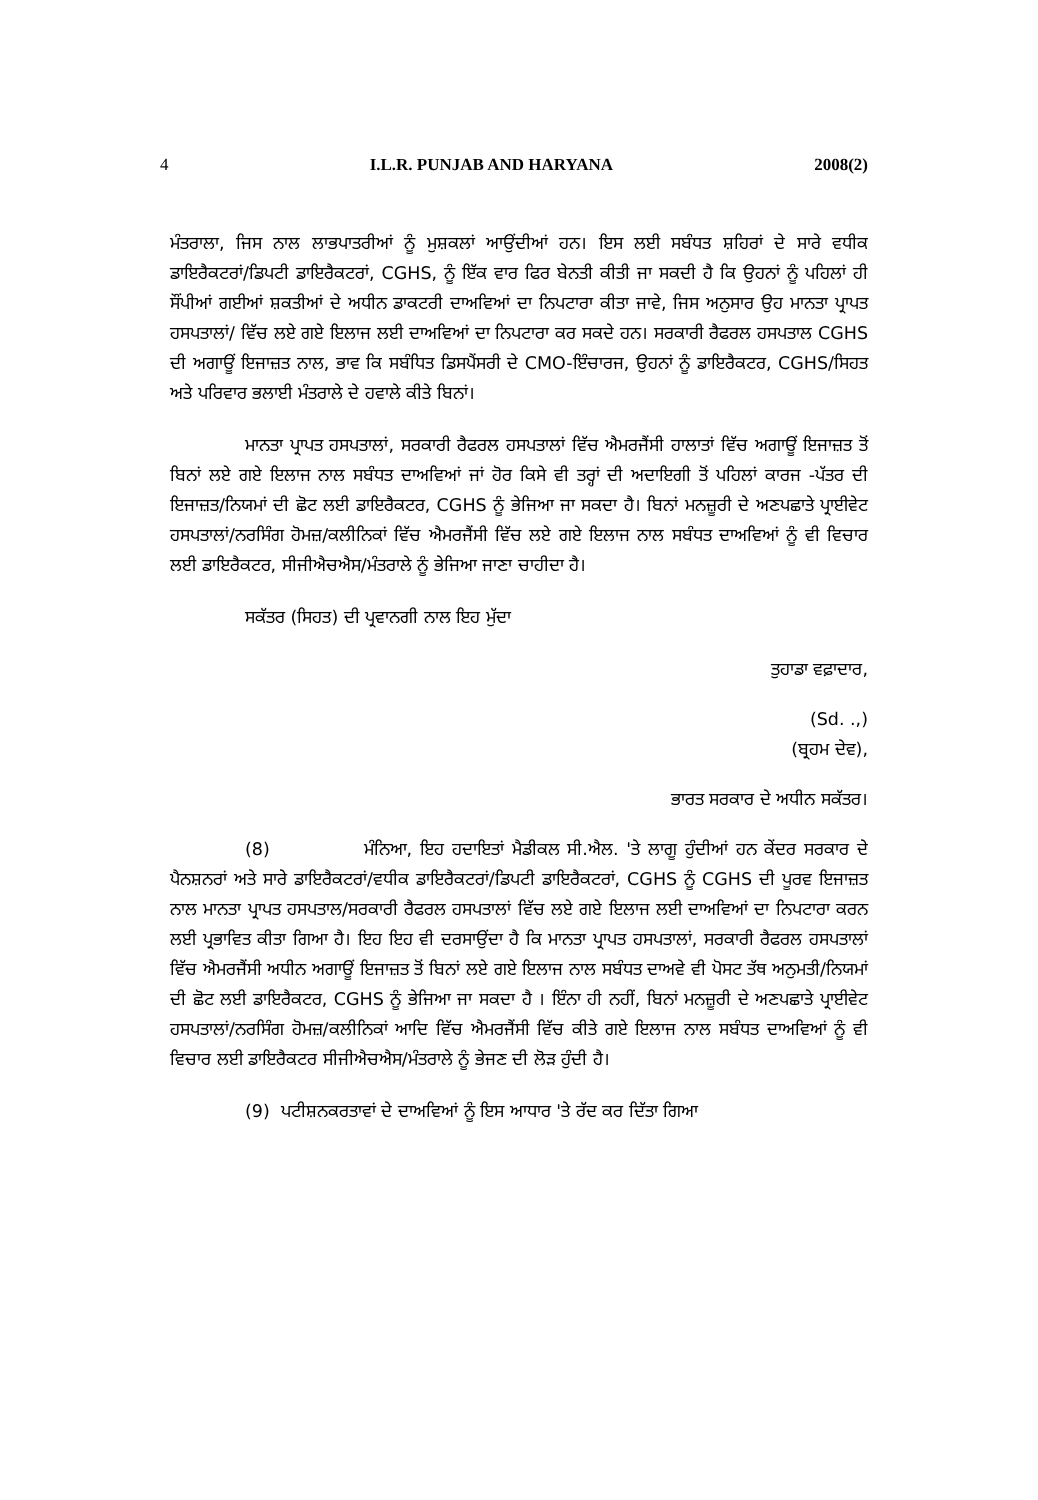4 I.L.R. PUNJAB AND HARYANA 2008(2)
ਮੰਤਰਾਲਾ, ਜਿਸ ਨਾਲ ਲਾਭਪਾਤਰੀਆਂ ਨੂੰ ਮੁਸ਼ਕਲਾਂ ਆਉਂਦੀਆਂ ਹਨ। ਇਸ ਲਈ ਸਬੰਧਤ ਸ਼ਹਿਰਾਂ ਦੇ ਸਾਰੇ ਵਧੀਕ ਡਾਇਰੈਕਟਰਾਂ/ਡਿਪਟੀ ਡਾਇਰੈਕਟਰਾਂ, CGHS, ਨੂੰ ਇੱਕ ਵਾਰ ਫਿਰ ਬੇਨਤੀ ਕੀਤੀ ਜਾ ਸਕਦੀ ਹੈ ਕਿ ਉਹਨਾਂ ਨੂੰ ਪਹਿਲਾਂ ਹੀ ਸੌਂਪੀਆਂ ਗਈਆਂ ਸ਼ਕਤੀਆਂ ਦੇ ਅਧੀਨ ਡਾਕਟਰੀ ਦਾਅਵਿਆਂ ਦਾ ਨਿਪਟਾਰਾ ਕੀਤਾ ਜਾਵੇ, ਜਿਸ ਅਨੁਸਾਰ ਉਹ ਮਾਨਤਾ ਪ੍ਰਾਪਤ ਹਸਪਤਾਲਾਂ/ ਵਿੱਚ ਲਏ ਗਏ ਇਲਾਜ ਲਈ ਦਾਅਵਿਆਂ ਦਾ ਨਿਪਟਾਰਾ ਕਰ ਸਕਦੇ ਹਨ। ਸਰਕਾਰੀ ਰੈਫਰਲ ਹਸਪਤਾਲ CGHS ਦੀ ਅਗਾਊਂ ਇਜਾਜ਼ਤ ਨਾਲ, ਭਾਵ ਕਿ ਸਬੰਧਿਤ ਡਿਸਪੈਂਸਰੀ ਦੇ CMO-ਇੰਚਾਰਜ, ਉਹਨਾਂ ਨੂੰ ਡਾਇਰੈਕਟਰ, CGHS/ਸਿਹਤ ਅਤੇ ਪਰਿਵਾਰ ਭਲਾਈ ਮੰਤਰਾਲੇ ਦੇ ਹਵਾਲੇ ਕੀਤੇ ਬਿਨਾਂ।
ਮਾਨਤਾ ਪ੍ਰਾਪਤ ਹਸਪਤਾਲਾਂ, ਸਰਕਾਰੀ ਰੈਫਰਲ ਹਸਪਤਾਲਾਂ ਵਿੱਚ ਐਮਰਜੈਂਸੀ ਹਾਲਾਤਾਂ ਵਿੱਚ ਅਗਾਊਂ ਇਜਾਜ਼ਤ ਤੋਂ ਬਿਨਾਂ ਲਏ ਗਏ ਇਲਾਜ ਨਾਲ ਸਬੰਧਤ ਦਾਅਵਿਆਂ ਜਾਂ ਹੋਰ ਕਿਸੇ ਵੀ ਤਰ੍ਹਾਂ ਦੀ ਅਦਾਇਗੀ ਤੋਂ ਪਹਿਲਾਂ ਕਾਰਜ -ਪੱਤਰ ਦੀ ਇਜਾਜ਼ਤ/ਨਿਯਮਾਂ ਦੀ ਛੋਟ ਲਈ ਡਾਇਰੈਕਟਰ, CGHS ਨੂੰ ਭੇਜਿਆ ਜਾ ਸਕਦਾ ਹੈ। ਬਿਨਾਂ ਮਨਜ਼ੂਰੀ ਦੇ ਅਣਪਛਾਤੇ ਪ੍ਰਾਈਵੇਟ ਹਸਪਤਾਲਾਂ/ਨਰਸਿੰਗ ਹੋਮਜ਼/ਕਲੀਨਿਕਾਂ ਵਿੱਚ ਐਮਰਜੈਂਸੀ ਵਿੱਚ ਲਏ ਗਏ ਇਲਾਜ ਨਾਲ ਸਬੰਧਤ ਦਾਅਵਿਆਂ ਨੂੰ ਵੀ ਵਿਚਾਰ ਲਈ ਡਾਇਰੈਕਟਰ, ਸੀਜੀਐਚਐਸ/ਮੰਤਰਾਲੇ ਨੂੰ ਭੇਜਿਆ ਜਾਣਾ ਚਾਹੀਦਾ ਹੈ।
ਸਕੱਤਰ (ਸਿਹਤ) ਦੀ ਪ੍ਰਵਾਨਗੀ ਨਾਲ ਇਹ ਮੁੱਦਾ
ਤੁਹਾਡਾ ਵਫ਼ਾਦਾਰ,
(Sd. .,)
(ਬ੍ਰਹਮ ਦੇਵ),
ਭਾਰਤ ਸਰਕਾਰ ਦੇ ਅਧੀਨ ਸਕੱਤਰ।
(8) ਮੰਨਿਆ, ਇਹ ਹਦਾਇਤਾਂ ਮੈਡੀਕਲ ਸੀ.ਐਲ. 'ਤੇ ਲਾਗੂ ਹੁੰਦੀਆਂ ਹਨ ਕੇਂਦਰ ਸਰਕਾਰ ਦੇ ਪੈਨਸ਼ਨਰਾਂ ਅਤੇ ਸਾਰੇ ਡਾਇਰੈਕਟਰਾਂ/ਵਧੀਕ ਡਾਇਰੈਕਟਰਾਂ/ਡਿਪਟੀ ਡਾਇਰੈਕਟਰਾਂ, CGHS ਨੂੰ CGHS ਦੀ ਪੂਰਵ ਇਜਾਜ਼ਤ ਨਾਲ ਮਾਨਤਾ ਪ੍ਰਾਪਤ ਹਸਪਤਾਲ/ਸਰਕਾਰੀ ਰੈਫਰਲ ਹਸਪਤਾਲਾਂ ਵਿੱਚ ਲਏ ਗਏ ਇਲਾਜ ਲਈ ਦਾਅਵਿਆਂ ਦਾ ਨਿਪਟਾਰਾ ਕਰਨ ਲਈ ਪ੍ਰਭਾਵਿਤ ਕੀਤਾ ਗਿਆ ਹੈ। ਇਹ ਇਹ ਵੀ ਦਰਸਾਉਂਦਾ ਹੈ ਕਿ ਮਾਨਤਾ ਪ੍ਰਾਪਤ ਹਸਪਤਾਲਾਂ, ਸਰਕਾਰੀ ਰੈਫਰਲ ਹਸਪਤਾਲਾਂ ਵਿੱਚ ਐਮਰਜੈਂਸੀ ਅਧੀਨ ਅਗਾਊਂ ਇਜਾਜ਼ਤ ਤੋਂ ਬਿਨਾਂ ਲਏ ਗਏ ਇਲਾਜ ਨਾਲ ਸਬੰਧਤ ਦਾਅਵੇ ਵੀ ਪੋਸਟ ਤੱਥ ਅਨੁਮਤੀ/ਨਿਯਮਾਂ ਦੀ ਛੋਟ ਲਈ ਡਾਇਰੈਕਟਰ, CGHS ਨੂੰ ਭੇਜਿਆ ਜਾ ਸਕਦਾ ਹੈ । ਇੰਨਾ ਹੀ ਨਹੀਂ, ਬਿਨਾਂ ਮਨਜ਼ੂਰੀ ਦੇ ਅਣਪਛਾਤੇ ਪ੍ਰਾਈਵੇਟ ਹਸਪਤਾਲਾਂ/ਨਰਸਿੰਗ ਹੋਮਜ਼/ਕਲੀਨਿਕਾਂ ਆਦਿ ਵਿੱਚ ਐਮਰਜੈਂਸੀ ਵਿੱਚ ਕੀਤੇ ਗਏ ਇਲਾਜ ਨਾਲ ਸਬੰਧਤ ਦਾਅਵਿਆਂ ਨੂੰ ਵੀ ਵਿਚਾਰ ਲਈ ਡਾਇਰੈਕਟਰ ਸੀਜੀਐਚਐਸ/ਮੰਤਰਾਲੇ ਨੂੰ ਭੇਜਣ ਦੀ ਲੋੜ ਹੁੰਦੀ ਹੈ।
(9) ਪਟੀਸ਼ਨਕਰਤਾਵਾਂ ਦੇ ਦਾਅਵਿਆਂ ਨੂੰ ਇਸ ਆਧਾਰ 'ਤੇ ਰੱਦ ਕਰ ਦਿੱਤਾ ਗਿਆ